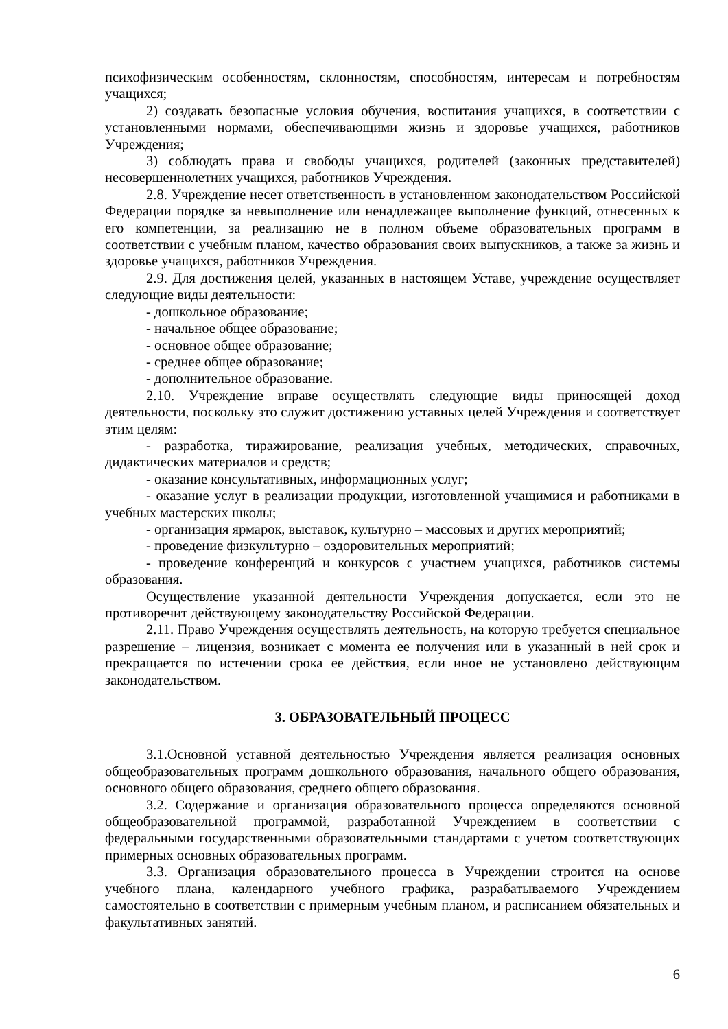психофизическим особенностям, склонностям, способностям, интересам и потребностям учащихся;
2) создавать безопасные условия обучения, воспитания учащихся, в соответствии с установленными нормами, обеспечивающими жизнь и здоровье учащихся, работников Учреждения;
3) соблюдать права и свободы учащихся, родителей (законных представителей) несовершеннолетних учащихся, работников Учреждения.
2.8. Учреждение несет ответственность в установленном законодательством Российской Федерации порядке за невыполнение или ненадлежащее выполнение функций, отнесенных к его компетенции, за реализацию не в полном объеме образовательных программ в соответствии с учебным планом, качество образования своих выпускников, а также за жизнь и здоровье учащихся, работников Учреждения.
2.9. Для достижения целей, указанных в настоящем Уставе, учреждение осуществляет следующие виды деятельности:
- дошкольное образование;
- начальное общее образование;
- основное общее образование;
- среднее общее образование;
- дополнительное образование.
2.10. Учреждение вправе осуществлять следующие виды приносящей доход деятельности, поскольку это служит достижению уставных целей Учреждения и соответствует этим целям:
- разработка, тиражирование, реализация учебных, методических, справочных, дидактических материалов и средств;
- оказание консультативных, информационных услуг;
- оказание услуг в реализации продукции, изготовленной учащимися и работниками в учебных мастерских школы;
- организация ярмарок, выставок, культурно – массовых и других мероприятий;
- проведение физкультурно – оздоровительных мероприятий;
- проведение конференций и конкурсов с участием учащихся, работников системы образования.
Осуществление указанной деятельности Учреждения допускается, если это не противоречит действующему законодательству Российской Федерации.
2.11. Право Учреждения осуществлять деятельность, на которую требуется специальное разрешение – лицензия, возникает с момента ее получения или в указанный в ней срок и прекращается по истечении срока ее действия, если иное не установлено действующим законодательством.
3. ОБРАЗОВАТЕЛЬНЫЙ ПРОЦЕСС
3.1.Основной уставной деятельностью Учреждения является реализация основных общеобразовательных программ дошкольного образования, начального общего образования, основного общего образования, среднего общего образования.
3.2. Содержание и организация образовательного процесса определяются основной общеобразовательной программой, разработанной Учреждением в соответствии с федеральными государственными образовательными стандартами с учетом соответствующих примерных основных образовательных программ.
3.3. Организация образовательного процесса в Учреждении строится на основе учебного плана, календарного учебного графика, разрабатываемого Учреждением самостоятельно в соответствии с примерным учебным планом, и расписанием обязательных и факультативных занятий.
6